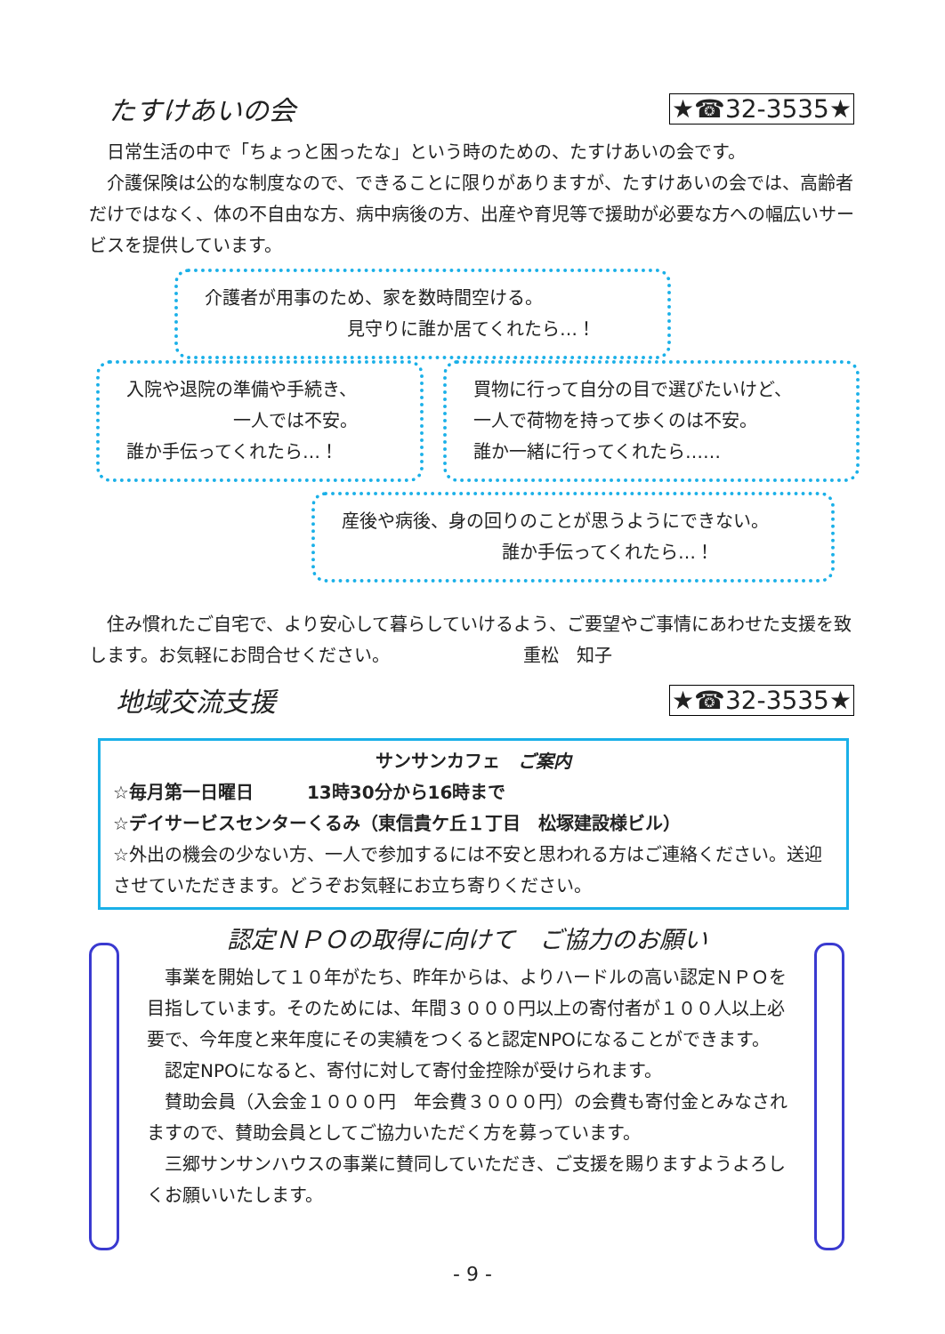たすけあいの会 ★☎32-3535★
　日常生活の中で「ちょっと困ったな」という時のための、たすけあいの会です。
　介護保険は公的な制度なので、できることに限りがありますが、たすけあいの会では、高齢者だけではなく、体の不自由な方、病中病後の方、出産や育児等で援助が必要な方への幅広いサービスを提供しています。
介護者が用事のため、家を数時間空ける。
　　　　　　　　見守りに誰か居てくれたら…！
入院や退院の準備や手続き、
　　　　　　一人では不安。
誰か手伝ってくれたら…！
買物に行って自分の目で選びたいけど、
一人で荷物を持って歩くのは不安。
誰か一緒に行ってくれたら……
産後や病後、身の回りのことが思うようにできない。
　　　　　　　　　誰か手伝ってくれたら…！
　住み慣れたご自宅で、より安心して暮らしていけるよう、ご要望やご事情にあわせた支援を致します。お気軽にお問合せください。　　　　　　　　重松　知子
地域交流支援 ★☎32-3535★
サンサンカフェ　ご案内
☆毎月第一日曜日　　　13時30分から16時まで
☆デイサービスセンターくるみ（東信貴ケ丘１丁目　松塚建設様ビル）
☆外出の機会の少ない方、一人で参加するには不安と思われる方はご連絡ください。送迎させていただきます。どうぞお気軽にお立ち寄りください。
認定ＮＰＯの取得に向けて　ご協力のお願い
　事業を開始して１０年がたち、昨年からは、よりハードルの高い認定ＮＰＯを目指しています。そのためには、年間３０００円以上の寄付者が１００人以上必要で、今年度と来年度にその実績をつくると認定NPOになることができます。
　認定NPOになると、寄付に対して寄付金控除が受けられます。
　賛助会員（入会金１０００円　年会費３０００円）の会費も寄付金とみなされますので、賛助会員としてご協力いただく方を募っています。
　三郷サンサンハウスの事業に賛同していただき、ご支援を賜りますようよろしくお願いいたします。
- 9 -